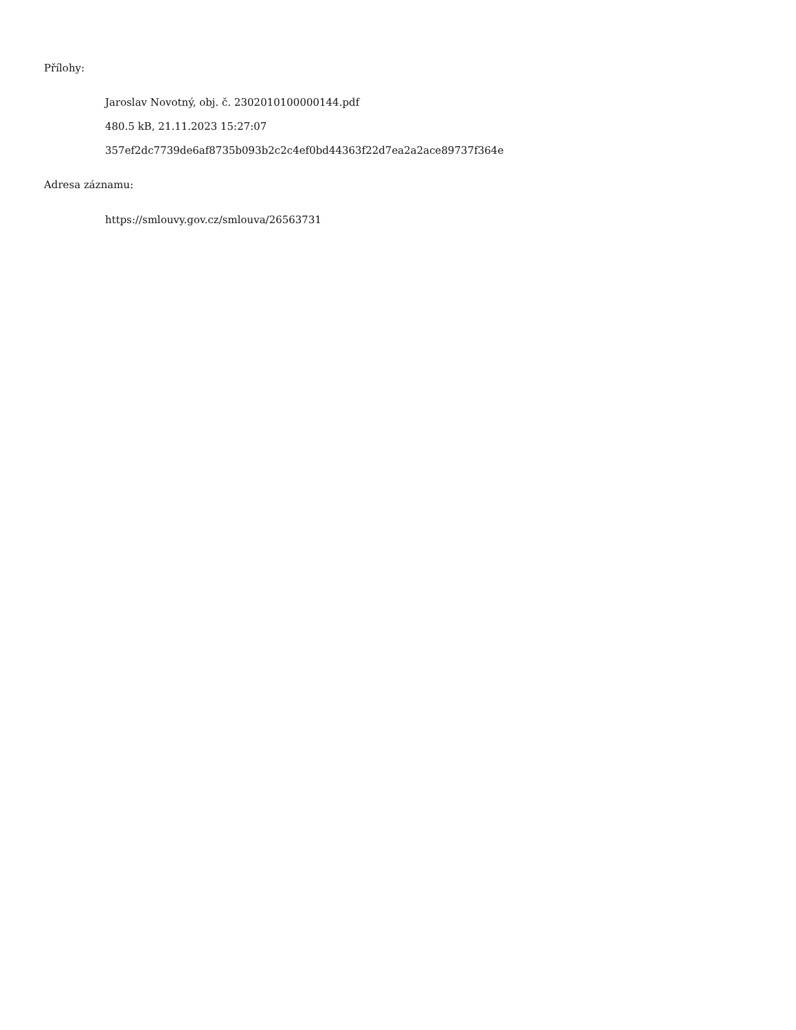Přílohy:
Jaroslav Novotný, obj. č. 2302010100000144.pdf
480.5 kB, 21.11.2023 15:27:07
357ef2dc7739de6af8735b093b2c2c4ef0bd44363f22d7ea2a2ace89737f364e
Adresa záznamu:
https://smlouvy.gov.cz/smlouva/26563731